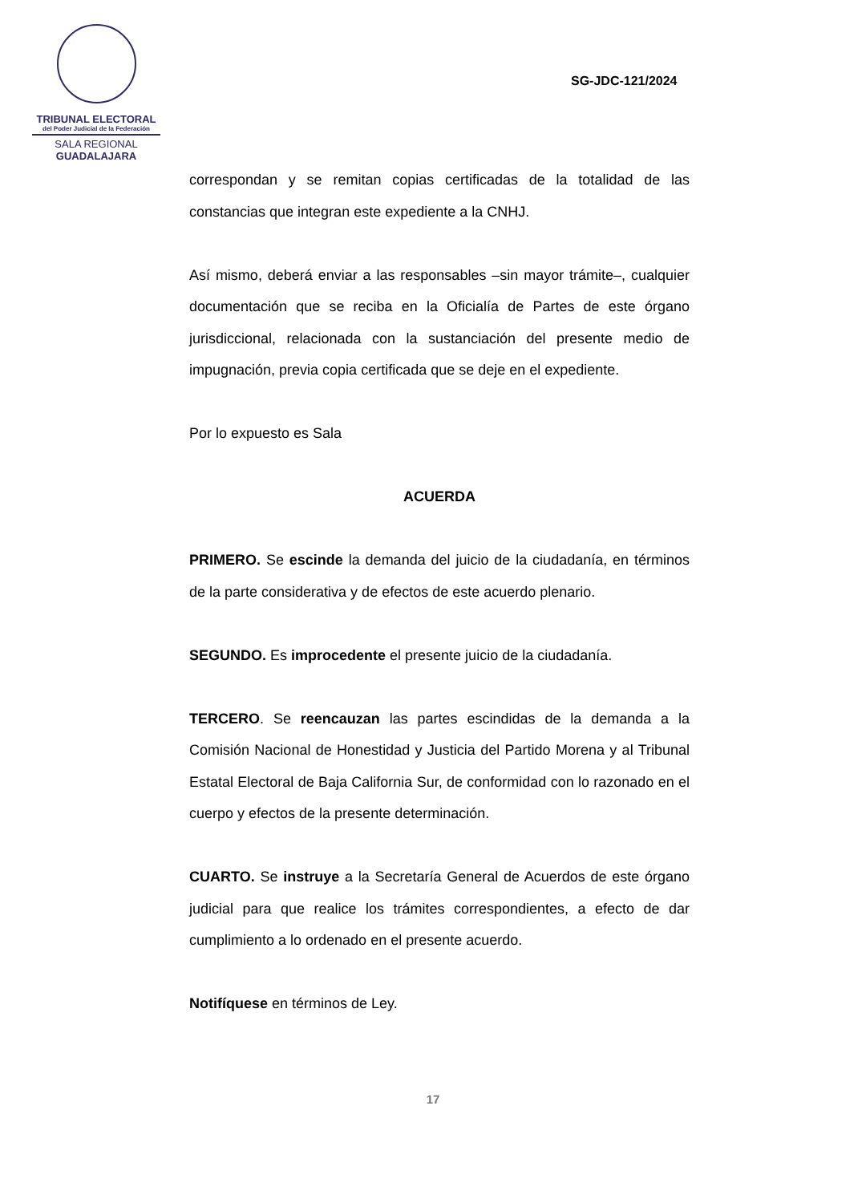TRIBUNAL ELECTORAL
del Poder Judicial de la Federación
SALA REGIONAL
GUADALAJARA
SG-JDC-121/2024
correspondan y se remitan copias certificadas de la totalidad de las constancias que integran este expediente a la CNHJ.
Así mismo, deberá enviar a las responsables –sin mayor trámite–, cualquier documentación que se reciba en la Oficialía de Partes de este órgano jurisdiccional, relacionada con la sustanciación del presente medio de impugnación, previa copia certificada que se deje en el expediente.
Por lo expuesto es Sala
ACUERDA
PRIMERO. Se escinde la demanda del juicio de la ciudadanía, en términos de la parte considerativa y de efectos de este acuerdo plenario.
SEGUNDO. Es improcedente el presente juicio de la ciudadanía.
TERCERO. Se reencauzan las partes escindidas de la demanda a la Comisión Nacional de Honestidad y Justicia del Partido Morena y al Tribunal Estatal Electoral de Baja California Sur, de conformidad con lo razonado en el cuerpo y efectos de la presente determinación.
CUARTO. Se instruye a la Secretaría General de Acuerdos de este órgano judicial para que realice los trámites correspondientes, a efecto de dar cumplimiento a lo ordenado en el presente acuerdo.
Notifíquese en términos de Ley.
17